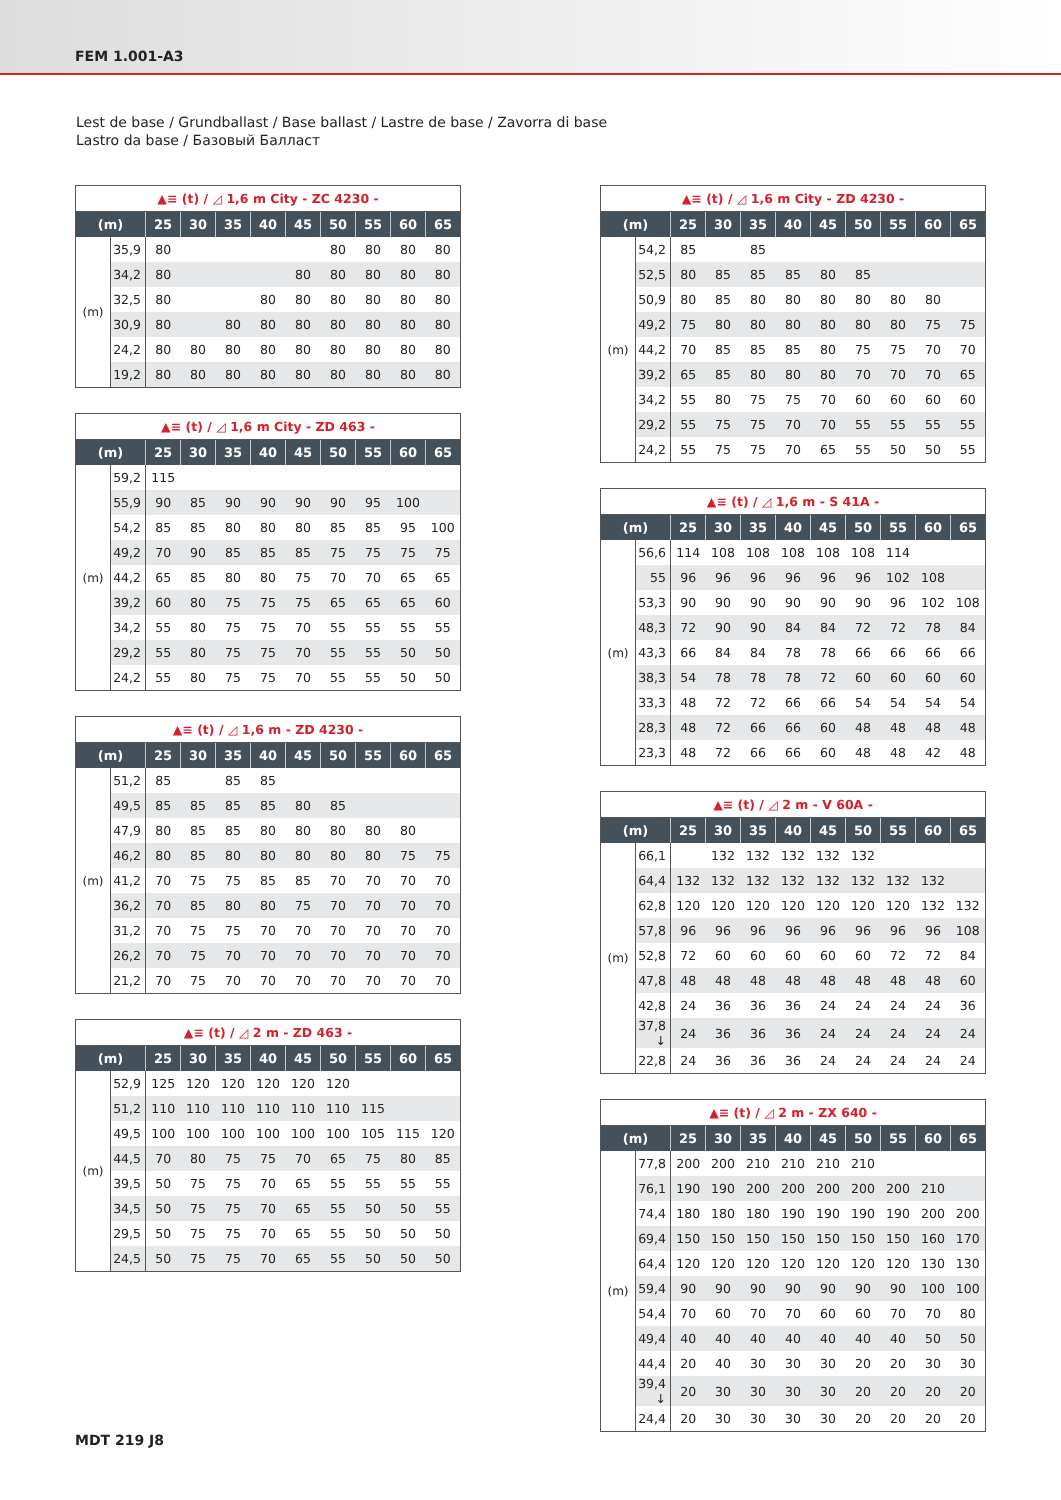FEM 1.001-A3
Lest de base / Grundballast / Base ballast / Lastre de base / Zavorra di base
Lastro da base / Базовый Балласт
| ▲≡ (t) / ◿ 1,6 m City - ZC 4230 - | | | | | | | | | | |
| (m) | | 25 | 30 | 35 | 40 | 45 | 50 | 55 | 60 | 65 |
| (m) | 35,9 | 80 | | | | | 80 | 80 | 80 | 80 |
| | 34,2 | 80 | | | | 80 | 80 | 80 | 80 | 80 |
| | 32,5 | 80 | | | 80 | 80 | 80 | 80 | 80 | 80 |
| | 30,9 | 80 | | 80 | 80 | 80 | 80 | 80 | 80 | 80 |
| | 24,2 | 80 | 80 | 80 | 80 | 80 | 80 | 80 | 80 | 80 |
| | 19,2 | 80 | 80 | 80 | 80 | 80 | 80 | 80 | 80 | 80 |
| ▲≡ (t) / ◿ 1,6 m City - ZD 463 - | | | | | | | | | | |
| (m) | | 25 | 30 | 35 | 40 | 45 | 50 | 55 | 60 | 65 |
| (m) | 59,2 | 115 | | | | | | | | |
| | 55,9 | 90 | 85 | 90 | 90 | 90 | 90 | 95 | 100 | |
| | 54,2 | 85 | 85 | 80 | 80 | 80 | 85 | 85 | 95 | 100 |
| | 49,2 | 70 | 90 | 85 | 85 | 85 | 75 | 75 | 75 | 75 |
| | 44,2 | 65 | 85 | 80 | 80 | 75 | 70 | 70 | 65 | 65 |
| | 39,2 | 60 | 80 | 75 | 75 | 75 | 65 | 65 | 65 | 60 |
| | 34,2 | 55 | 80 | 75 | 75 | 70 | 55 | 55 | 55 | 55 |
| | 29,2 | 55 | 80 | 75 | 75 | 70 | 55 | 55 | 50 | 50 |
| | 24,2 | 55 | 80 | 75 | 75 | 70 | 55 | 55 | 50 | 50 |
| ▲≡ (t) / ◿ 1,6 m - ZD 4230 - | | | | | | | | | | |
| (m) | | 25 | 30 | 35 | 40 | 45 | 50 | 55 | 60 | 65 |
| (m) | 51,2 | 85 | | 85 | 85 | | | | | |
| | 49,5 | 85 | 85 | 85 | 85 | 80 | 85 | | | |
| | 47,9 | 80 | 85 | 85 | 80 | 80 | 80 | 80 | 80 | |
| | 46,2 | 80 | 85 | 80 | 80 | 80 | 80 | 80 | 75 | 75 |
| | 41,2 | 70 | 75 | 75 | 85 | 85 | 70 | 70 | 70 | 70 |
| | 36,2 | 70 | 85 | 80 | 80 | 75 | 70 | 70 | 70 | 70 |
| | 31,2 | 70 | 75 | 75 | 70 | 70 | 70 | 70 | 70 | 70 |
| | 26,2 | 70 | 75 | 70 | 70 | 70 | 70 | 70 | 70 | 70 |
| | 21,2 | 70 | 75 | 70 | 70 | 70 | 70 | 70 | 70 | 70 |
| ▲≡ (t) / ◿ 2 m - ZD 463 - | | | | | | | | | | |
| (m) | | 25 | 30 | 35 | 40 | 45 | 50 | 55 | 60 | 65 |
| (m) | 52,9 | 125 | 120 | 120 | 120 | 120 | 120 | | | |
| | 51,2 | 110 | 110 | 110 | 110 | 110 | 110 | 115 | | |
| | 49,5 | 100 | 100 | 100 | 100 | 100 | 100 | 105 | 115 | 120 |
| | 44,5 | 70 | 80 | 75 | 75 | 70 | 65 | 75 | 80 | 85 |
| | 39,5 | 50 | 75 | 75 | 70 | 65 | 55 | 55 | 55 | 55 |
| | 34,5 | 50 | 75 | 75 | 70 | 65 | 55 | 50 | 50 | 55 |
| | 29,5 | 50 | 75 | 75 | 70 | 65 | 55 | 50 | 50 | 50 |
| | 24,5 | 50 | 75 | 75 | 70 | 65 | 55 | 50 | 50 | 50 |
| ▲≡ (t) / ◿ 1,6 m City - ZD 4230 - | | | | | | | | | | |
| (m) | | 25 | 30 | 35 | 40 | 45 | 50 | 55 | 60 | 65 |
| (m) | 54,2 | 85 | | 85 | | | | | | |
| | 52,5 | 80 | 85 | 85 | 85 | 80 | 85 | | | |
| | 50,9 | 80 | 85 | 80 | 80 | 80 | 80 | 80 | 80 | |
| | 49,2 | 75 | 80 | 80 | 80 | 80 | 80 | 80 | 75 | 75 |
| | 44,2 | 70 | 85 | 85 | 85 | 80 | 75 | 75 | 70 | 70 |
| | 39,2 | 65 | 85 | 80 | 80 | 80 | 70 | 70 | 70 | 65 |
| | 34,2 | 55 | 80 | 75 | 75 | 70 | 60 | 60 | 60 | 60 |
| | 29,2 | 55 | 75 | 75 | 70 | 70 | 55 | 55 | 55 | 55 |
| | 24,2 | 55 | 75 | 75 | 70 | 65 | 55 | 50 | 50 | 55 |
| ▲≡ (t) / ◿ 1,6 m - S 41A - | | | | | | | | | | |
| (m) | | 25 | 30 | 35 | 40 | 45 | 50 | 55 | 60 | 65 |
| (m) | 56,6 | 114 | 108 | 108 | 108 | 108 | 108 | 114 | | |
| | 55 | 96 | 96 | 96 | 96 | 96 | 96 | 102 | 108 | |
| | 53,3 | 90 | 90 | 90 | 90 | 90 | 90 | 96 | 102 | 108 |
| | 48,3 | 72 | 90 | 90 | 84 | 84 | 72 | 72 | 78 | 84 |
| | 43,3 | 66 | 84 | 84 | 78 | 78 | 66 | 66 | 66 | 66 |
| | 38,3 | 54 | 78 | 78 | 78 | 72 | 60 | 60 | 60 | 60 |
| | 33,3 | 48 | 72 | 72 | 66 | 66 | 54 | 54 | 54 | 54 |
| | 28,3 | 48 | 72 | 66 | 66 | 60 | 48 | 48 | 48 | 48 |
| | 23,3 | 48 | 72 | 66 | 66 | 60 | 48 | 48 | 42 | 48 |
| ▲≡ (t) / ◿ 2 m - V 60A - | | | | | | | | | | |
| (m) | | 25 | 30 | 35 | 40 | 45 | 50 | 55 | 60 | 65 |
| (m) | 66,1 | | 132 | 132 | 132 | 132 | 132 | | | |
| | 64,4 | 132 | 132 | 132 | 132 | 132 | 132 | 132 | 132 | |
| | 62,8 | 120 | 120 | 120 | 120 | 120 | 120 | 120 | 132 | 132 |
| | 57,8 | 96 | 96 | 96 | 96 | 96 | 96 | 96 | 96 | 108 |
| | 52,8 | 72 | 60 | 60 | 60 | 60 | 60 | 72 | 72 | 84 |
| | 47,8 | 48 | 48 | 48 | 48 | 48 | 48 | 48 | 48 | 60 |
| | 42,8 | 24 | 36 | 36 | 36 | 24 | 24 | 24 | 24 | 36 |
| | 37,8 ↓ | 24 | 36 | 36 | 36 | 24 | 24 | 24 | 24 | 24 |
| | 22,8 | 24 | 36 | 36 | 36 | 24 | 24 | 24 | 24 | 24 |
| ▲≡ (t) / ◿ 2 m - ZX 640 - | | | | | | | | | | |
| (m) | | 25 | 30 | 35 | 40 | 45 | 50 | 55 | 60 | 65 |
| (m) | 77,8 | 200 | 200 | 210 | 210 | 210 | 210 | | | |
| | 76,1 | 190 | 190 | 200 | 200 | 200 | 200 | 200 | 210 | |
| | 74,4 | 180 | 180 | 180 | 190 | 190 | 190 | 190 | 200 | 200 |
| | 69,4 | 150 | 150 | 150 | 150 | 150 | 150 | 150 | 160 | 170 |
| | 64,4 | 120 | 120 | 120 | 120 | 120 | 120 | 120 | 130 | 130 |
| | 59,4 | 90 | 90 | 90 | 90 | 90 | 90 | 90 | 100 | 100 |
| | 54,4 | 70 | 60 | 70 | 70 | 60 | 60 | 70 | 70 | 80 |
| | 49,4 | 40 | 40 | 40 | 40 | 40 | 40 | 40 | 50 | 50 |
| | 44,4 | 20 | 40 | 30 | 30 | 30 | 20 | 20 | 30 | 30 |
| | 39,4 ↓ | 20 | 30 | 30 | 30 | 30 | 20 | 20 | 20 | 20 |
| | 24,4 | 20 | 30 | 30 | 30 | 30 | 20 | 20 | 20 | 20 |
MDT 219 J8